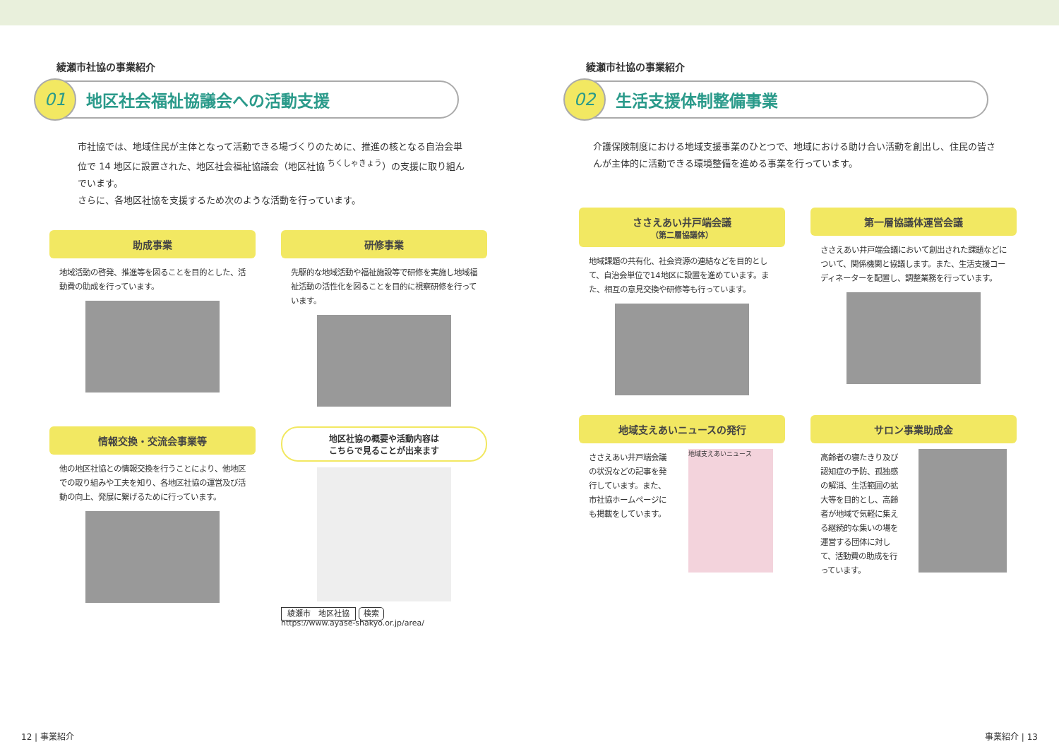綾瀬市社協の事業紹介
01
地区社会福祉協議会への活動支援
市社協では、地域住民が主体となって活動できる場づくりのために、推進の核となる自治会単位で 14 地区に設置された、地区社会福祉協議会（地区社協 <sup>ちくしゃきょう</sup>）の支援に取り組んでいます。
さらに、各地区社協を支援するため次のような活動を行っています。
助成事業
地域活動の啓発、推進等を図ることを目的とした、活動費の助成を行っています。
研修事業
先駆的な地域活動や福祉施設等で研修を実施し地域福祉活動の活性化を図ることを目的に視察研修を行っています。
情報交換・交流会事業等
他の地区社協との情報交換を行うことにより、他地区での取り組みや工夫を知り、各地区社協の運営及び活動の向上、発展に繋げるために行っています。
地区社協の概要や活動内容は
こちらで見ることが出来ます
綾瀬市　地区社協 検索
https://www.ayase-shakyo.or.jp/area/
12 | 事業紹介
綾瀬市社協の事業紹介
02
生活支援体制整備事業
介護保険制度における地域支援事業のひとつで、地域における助け合い活動を創出し、住民の皆さんが主体的に活動できる環境整備を進める事業を行っています。
ささえあい井戸端会議
（第二層協議体）
地域課題の共有化、社会資源の連結などを目的として、自治会単位で14地区に設置を進めています。また、相互の意見交換や研修等も行っています。
第一層協議体運営会議
ささえあい井戸端会議において創出された課題などについて、関係機関と協議します。また、生活支援コーディネーターを配置し、調整業務を行っています。
地域支えあいニュースの発行
ささえあい井戸端会議の状況などの記事を発行しています。また、市社協ホームページにも掲載をしています。
地域支えあいニュース
サロン事業助成金
高齢者の寝たきり及び認知症の予防、孤独感の解消、生活範囲の拡大等を目的とし、高齢者が地域で気軽に集える継続的な集いの場を運営する団体に対して、活動費の助成を行っています。
事業紹介 | 13